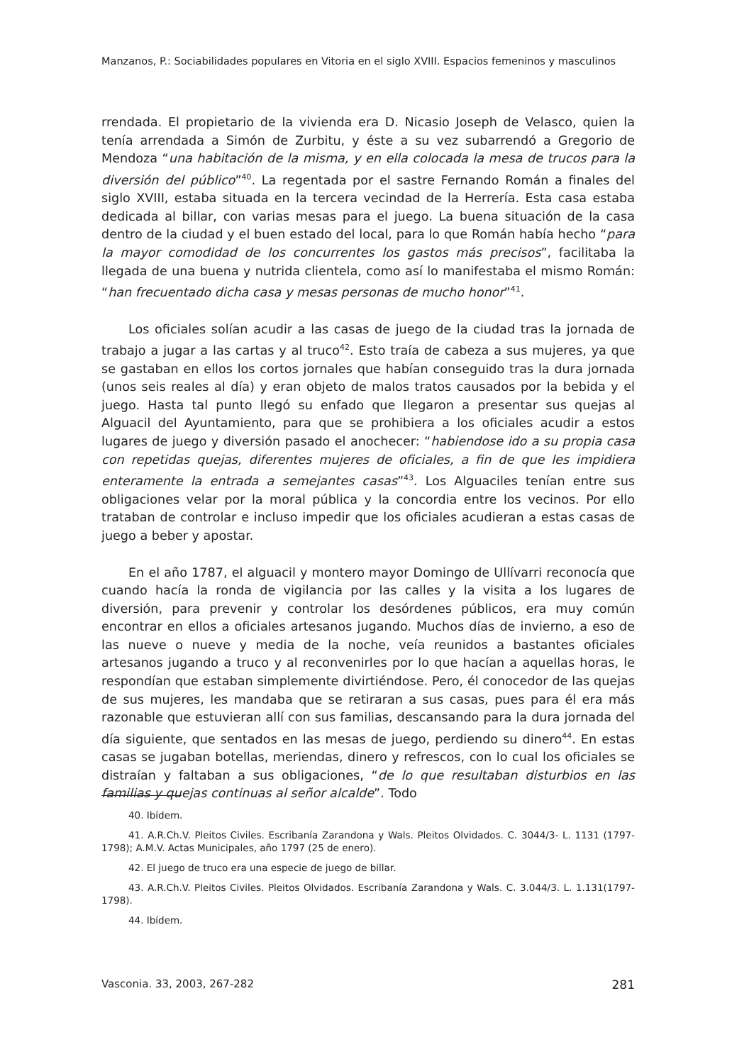Manzanos, P.: Sociabilidades populares en Vitoria en el siglo XVIII. Espacios femeninos y masculinos
rrendada. El propietario de la vivienda era D. Nicasio Joseph de Velasco, quien la tenía arrendada a Simón de Zurbitu, y éste a su vez subarrendó a Gregorio de Mendoza “una habitación de la misma, y en ella colocada la mesa de trucos para la diversión del público”<sup>40</sup>. La regentada por el sastre Fernando Román a finales del siglo XVIII, estaba situada en la tercera vecindad de la Herrería. Esta casa estaba dedicada al billar, con varias mesas para el juego. La buena situación de la casa dentro de la ciudad y el buen estado del local, para lo que Román había hecho “para la mayor comodidad de los concurrentes los gastos más precisos”, facilitaba la llegada de una buena y nutrida clientela, como así lo manifestaba el mismo Román: “han frecuentado dicha casa y mesas personas de mucho honor”<sup>41</sup>.
Los oficiales solían acudir a las casas de juego de la ciudad tras la jornada de trabajo a jugar a las cartas y al truco<sup>42</sup>. Esto traía de cabeza a sus mujeres, ya que se gastaban en ellos los cortos jornales que habían conseguido tras la dura jornada (unos seis reales al día) y eran objeto de malos tratos causados por la bebida y el juego. Hasta tal punto llegó su enfado que llegaron a presentar sus quejas al Alguacil del Ayuntamiento, para que se prohibiera a los oficiales acudir a estos lugares de juego y diversión pasado el anochecer: “habiendose ido a su propia casa con repetidas quejas, diferentes mujeres de oficiales, a fin de que les impidiera enteramente la entrada a semejantes casas”<sup>43</sup>. Los Alguaciles tenían entre sus obligaciones velar por la moral pública y la concordia entre los vecinos. Por ello trataban de controlar e incluso impedir que los oficiales acudieran a estas casas de juego a beber y apostar.
En el año 1787, el alguacil y montero mayor Domingo de Ullívarri reconocía que cuando hacía la ronda de vigilancia por las calles y la visita a los lugares de diversión, para prevenir y controlar los desórdenes públicos, era muy común encontrar en ellos a oficiales artesanos jugando. Muchos días de invierno, a eso de las nueve o nueve y media de la noche, veía reunidos a bastantes oficiales artesanos jugando a truco y al reconvenirles por lo que hacían a aquellas horas, le respondían que estaban simplemente divirtiéndose. Pero, él conocedor de las quejas de sus mujeres, les mandaba que se retiraran a sus casas, pues para él era más razonable que estuvieran allí con sus familias, descansando para la dura jornada del día siguiente, que sentados en las mesas de juego, perdiendo su dinero<sup>44</sup>. En estas casas se jugaban botellas, meriendas, dinero y refrescos, con lo cual los oficiales se distraían y faltaban a sus obligaciones, “de lo que resultaban disturbios en las familias y quejas continuas al señor alcalde”. Todo
40. Ibídem.
41. A.R.Ch.V. Pleitos Civiles. Escribanía Zarandona y Wals. Pleitos Olvidados. C. 3044/3- L. 1131 (1797-1798); A.M.V. Actas Municipales, año 1797 (25 de enero).
42. El juego de truco era una especie de juego de billar.
43. A.R.Ch.V. Pleitos Civiles. Pleitos Olvidados. Escribanía Zarandona y Wals. C. 3.044/3. L. 1.131(1797-1798).
44. Ibídem.
Vasconia. 33, 2003, 267-282 281